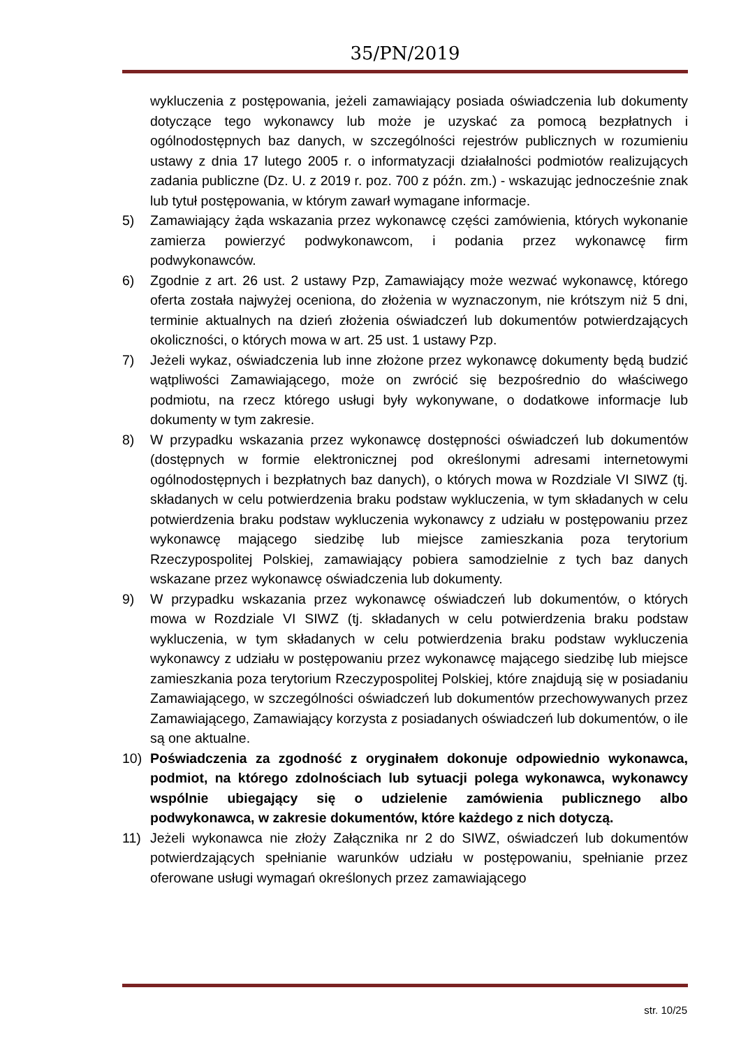35/PN/2019
wykluczenia z postępowania, jeżeli zamawiający posiada oświadczenia lub dokumenty dotyczące tego wykonawcy lub może je uzyskać za pomocą bezpłatnych i ogólnodostępnych baz danych, w szczególności rejestrów publicznych w rozumieniu ustawy z dnia 17 lutego 2005 r. o informatyzacji działalności podmiotów realizujących zadania publiczne (Dz. U. z 2019 r. poz. 700 z późn. zm.) - wskazując jednocześnie znak lub tytuł postępowania, w którym zawarł wymagane informacje.
5) Zamawiający żąda wskazania przez wykonawcę części zamówienia, których wykonanie zamierza powierzyć podwykonawcom, i podania przez wykonawcę firm podwykonawców.
6) Zgodnie z art. 26 ust. 2 ustawy Pzp, Zamawiający może wezwać wykonawcę, którego oferta została najwyżej oceniona, do złożenia w wyznaczonym, nie krótszym niż 5 dni, terminie aktualnych na dzień złożenia oświadczeń lub dokumentów potwierdzających okoliczności, o których mowa w art. 25 ust. 1 ustawy Pzp.
7) Jeżeli wykaz, oświadczenia lub inne złożone przez wykonawcę dokumenty będą budzić wątpliwości Zamawiającego, może on zwrócić się bezpośrednio do właściwego podmiotu, na rzecz którego usługi były wykonywane, o dodatkowe informacje lub dokumenty w tym zakresie.
8) W przypadku wskazania przez wykonawcę dostępności oświadczeń lub dokumentów (dostępnych w formie elektronicznej pod określonymi adresami internetowymi ogólnodostępnych i bezpłatnych baz danych), o których mowa w Rozdziale VI SIWZ (tj. składanych w celu potwierdzenia braku podstaw wykluczenia, w tym składanych w celu potwierdzenia braku podstaw wykluczenia wykonawcy z udziału w postępowaniu przez wykonawcę mającego siedzibę lub miejsce zamieszkania poza terytorium Rzeczypospolitej Polskiej, zamawiający pobiera samodzielnie z tych baz danych wskazane przez wykonawcę oświadczenia lub dokumenty.
9) W przypadku wskazania przez wykonawcę oświadczeń lub dokumentów, o których mowa w Rozdziale VI SIWZ (tj. składanych w celu potwierdzenia braku podstaw wykluczenia, w tym składanych w celu potwierdzenia braku podstaw wykluczenia wykonawcy z udziału w postępowaniu przez wykonawcę mającego siedzibę lub miejsce zamieszkania poza terytorium Rzeczypospolitej Polskiej, które znajdują się w posiadaniu Zamawiającego, w szczególności oświadczeń lub dokumentów przechowywanych przez Zamawiającego, Zamawiający korzysta z posiadanych oświadczeń lub dokumentów, o ile są one aktualne.
10) Poświadczenia za zgodność z oryginałem dokonuje odpowiednio wykonawca, podmiot, na którego zdolnościach lub sytuacji polega wykonawca, wykonawcy wspólnie ubiegający się o udzielenie zamówienia publicznego albo podwykonawca, w zakresie dokumentów, które każdego z nich dotyczą.
11) Jeżeli wykonawca nie złoży Załącznika nr 2 do SIWZ, oświadczeń lub dokumentów potwierdzających spełnianie warunków udziału w postępowaniu, spełnianie przez oferowane usługi wymagań określonych przez zamawiającego
str. 10/25